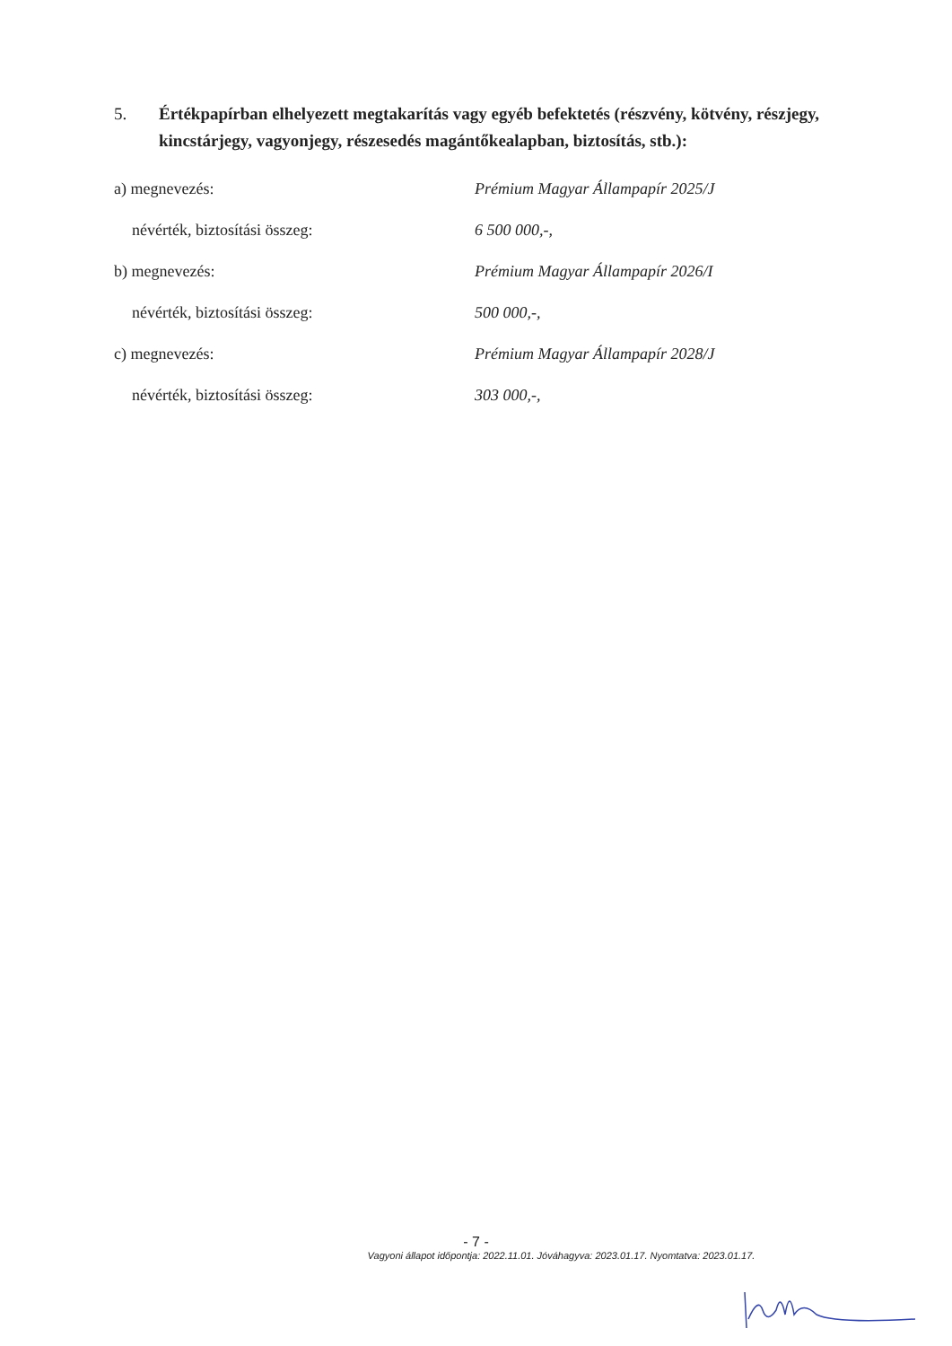5. Értékpapírban elhelyezett megtakarítás vagy egyéb befektetés (részvény, kötvény, részjegy, kincstárjegy, vagyonjegy, részesedés magántőkealapban, biztosítás, stb.):
a) megnevezés: Prémium Magyar Állampapír 2025/J
névérték, biztosítási összeg: 6 500 000,-,
b) megnevezés: Prémium Magyar Állampapír 2026/I
névérték, biztosítási összeg: 500 000,-,
c) megnevezés: Prémium Magyar Állampapír 2028/J
névérték, biztosítási összeg: 303 000,-,
- 7 -
Vagyoni állapot időpontja: 2022.11.01. Jóváhagyva: 2023.01.17. Nyomtatva: 2023.01.17.